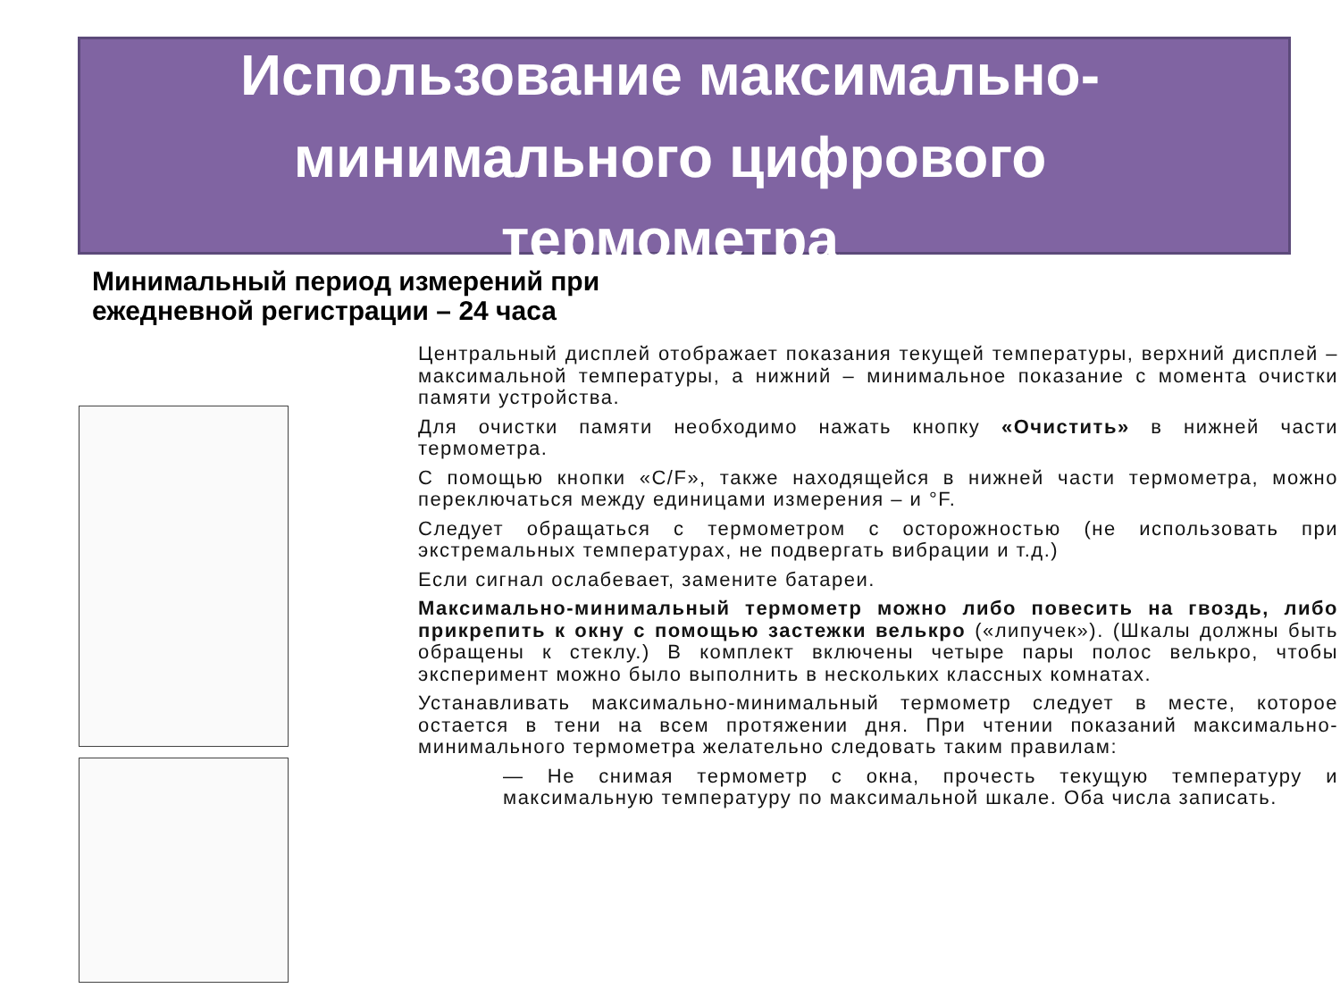Использование максимально-
минимального цифрового
термометра
Минимальный период измерений при ежедневной регистрации – 24 часа
Центральный дисплей отображает показания текущей температуры, верхний дисплей – максимальной температуры, а нижний – минимальное показание с момента очистки памяти устройства.
Для очистки памяти необходимо нажать кнопку «Очистить» в нижней части термометра.
С помощью кнопки «C/F», также находящейся в нижней части термометра, можно переключаться между единицами измерения – и °F.
Следует обращаться с термометром с осторожностью (не использовать при экстремальных температурах, не подвергать вибрации и т.д.)
Если сигнал ослабевает, замените батареи.
Максимально-минимальный термометр можно либо повесить на гвоздь, либо прикрепить к окну с помощью застежки велькро («липучек»). (Шкалы должны быть обращены к стеклу.) В комплект включены четыре пары полос велькро, чтобы эксперимент можно было выполнить в нескольких классных комнатах.
Устанавливать максимально-минимальный термометр следует в месте, которое остается в тени на всем протяжении дня. При чтении показаний максимально-минимального термометра желательно следовать таким правилам:
— Не снимая термометр с окна, прочесть текущую температуру и максимальную температуру по максимальной шкале. Оба числа записать.